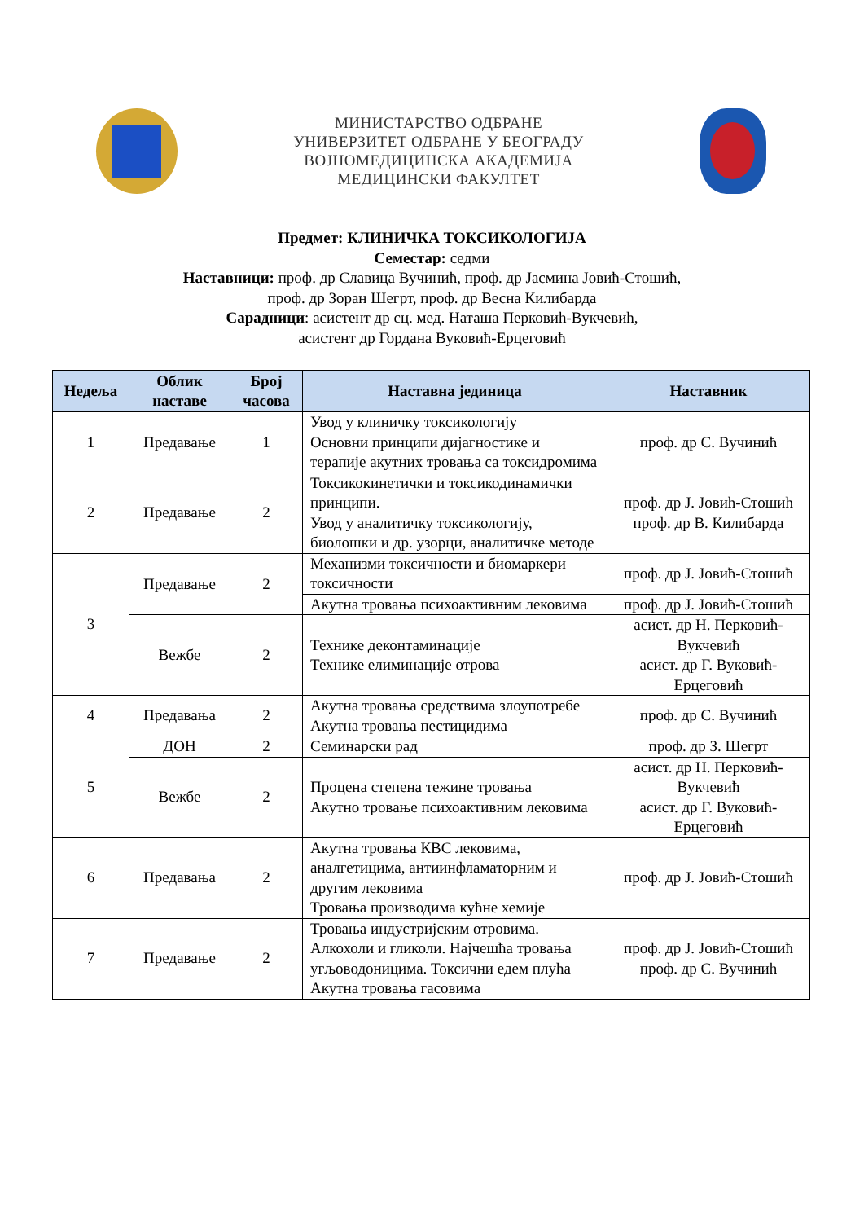МИНИСТАРСТВО ОДБРАНЕ
УНИВЕРЗИТЕТ ОДБРАНЕ У БЕОГРАДУ
ВОЈНОМЕДИЦИНСКА АКАДЕМИЈА
МЕДИЦИНСКИ ФАКУЛТЕТ
Предмет: КЛИНИЧКА ТОКСИКОЛОГИЈА
Семестар: седми
Наставници: проф. др Славица Вучинић, проф. др Јасмина Јовић-Стошић,
проф. др Зоран Шегрт, проф. др Весна Килибарда
Сарадници: асистент др сц. мед. Наташа Перковић-Вукчевић,
асистент др Гордана Вуковић-Ерцеговић
| Недеља | Облик наставе | Број часова | Наставна јединица | Наставник |
| --- | --- | --- | --- | --- |
| 1 | Предавање | 1 | Увод у клиничку токсикологију Основни принципи дијагностике и терапије акутних тровања са токсидромима | проф. др С. Вучинић |
| 2 | Предавање | 2 | Токсикокинетички и токсикодинамички принципи. Увод у аналитичку токсикологију, биолошки и др. узорци, аналитичке методе | проф. др Ј. Јовић-Стошић проф. др В. Килибарда |
| 3 | Предавање | 2 | Механизми токсичности и биомаркери токсичности | проф. др Ј. Јовић-Стошић |
| | | | Акутна тровања психоактивним лековима | проф. др Ј. Јовић-Стошић |
| | Вежбе | 2 | Технике деконтаминације Технике елиминације отрова | асист. др Н. Перковић-Вукчевић асист. др Г. Вуковић-Ерцеговић |
| 4 | Предавања | 2 | Акутна тровања средствима злоупотребе Акутна тровања пестицидима | проф. др С. Вучинић |
| 5 | ДОН | 2 | Семинарски рад | проф. др З. Шегрт |
| | Вежбе | 2 | Процена степена тежине тровања Акутно тровање психоактивним лековима | асист. др Н. Перковић-Вукчевић асист. др Г. Вуковић-Ерцеговић |
| 6 | Предавања | 2 | Акутна тровања КВС лековима, аналгетицима, антиинфламаторним и другим лековима Тровања производима кућне хемије | проф. др Ј. Јовић-Стошић |
| 7 | Предавање | 2 | Тровања индустријским отровима. Алкохоли и гликоли. Најчешћа тровања угљоводоницима. Токсични едем плућа Акутна тровања гасовима | проф. др Ј. Јовић-Стошић проф. др С. Вучинић |